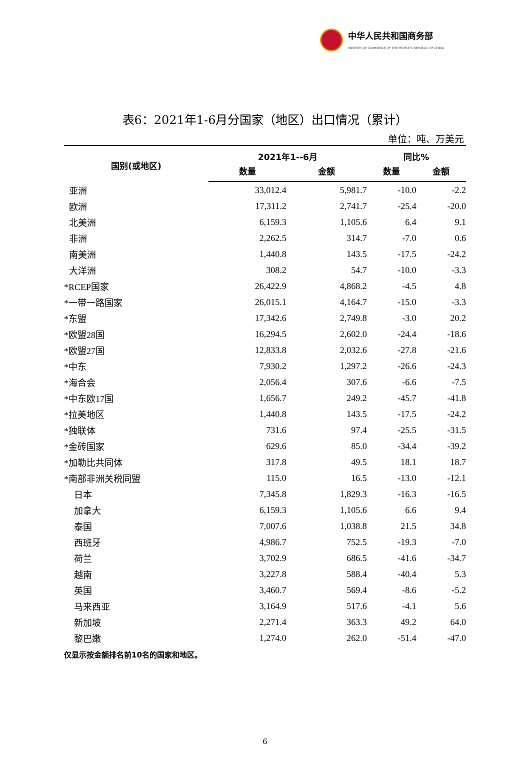中华人民共和国商务部
MINISTRY OF COMMERCE OF THE PEOPLE'S REPUBLIC OF CHINA
表6：2021年1-6月分国家（地区）出口情况（累计）
单位：吨、万美元
| 国别(或地区) | 2021年1--6月 | | 同比% | |
| --- | --- | --- | --- | --- |
| | 数量 | 金额 | 数量 | 金额 |
| 亚洲 | 33,012.4 | 5,981.7 | -10.0 | -2.2 |
| 欧洲 | 17,311.2 | 2,741.7 | -25.4 | -20.0 |
| 北美洲 | 6,159.3 | 1,105.6 | 6.4 | 9.1 |
| 非洲 | 2,262.5 | 314.7 | -7.0 | 0.6 |
| 南美洲 | 1,440.8 | 143.5 | -17.5 | -24.2 |
| 大洋洲 | 308.2 | 54.7 | -10.0 | -3.3 |
| *RCEP国家 | 26,422.9 | 4,868.2 | -4.5 | 4.8 |
| *一带一路国家 | 26,015.1 | 4,164.7 | -15.0 | -3.3 |
| *东盟 | 17,342.6 | 2,749.8 | -3.0 | 20.2 |
| *欧盟28国 | 16,294.5 | 2,602.0 | -24.4 | -18.6 |
| *欧盟27国 | 12,833.8 | 2,032.6 | -27.8 | -21.6 |
| *中东 | 7,930.2 | 1,297.2 | -26.6 | -24.3 |
| *海合会 | 2,056.4 | 307.6 | -6.6 | -7.5 |
| *中东欧17国 | 1,656.7 | 249.2 | -45.7 | -41.8 |
| *拉美地区 | 1,440.8 | 143.5 | -17.5 | -24.2 |
| *独联体 | 731.6 | 97.4 | -25.5 | -31.5 |
| *金砖国家 | 629.6 | 85.0 | -34.4 | -39.2 |
| *加勒比共同体 | 317.8 | 49.5 | 18.1 | 18.7 |
| *南部非洲关税同盟 | 115.0 | 16.5 | -13.0 | -12.1 |
| 日本 | 7,345.8 | 1,829.3 | -16.3 | -16.5 |
| 加拿大 | 6,159.3 | 1,105.6 | 6.6 | 9.4 |
| 泰国 | 7,007.6 | 1,038.8 | 21.5 | 34.8 |
| 西班牙 | 4,986.7 | 752.5 | -19.3 | -7.0 |
| 荷兰 | 3,702.9 | 686.5 | -41.6 | -34.7 |
| 越南 | 3,227.8 | 588.4 | -40.4 | 5.3 |
| 英国 | 3,460.7 | 569.4 | -8.6 | -5.2 |
| 马来西亚 | 3,164.9 | 517.6 | -4.1 | 5.6 |
| 新加坡 | 2,271.4 | 363.3 | 49.2 | 64.0 |
| 黎巴嫩 | 1,274.0 | 262.0 | -51.4 | -47.0 |
仅显示按金额排名前10名的国家和地区。
6